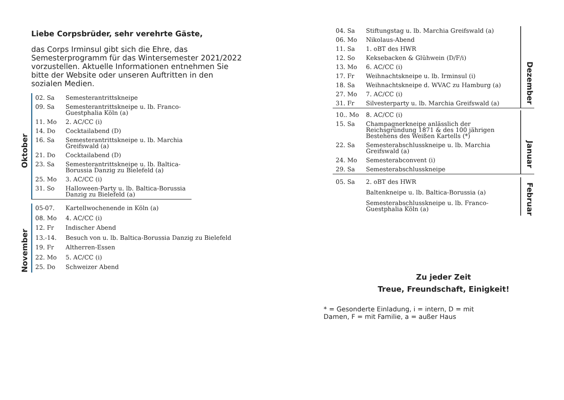Liebe Corpsbrüder, sehr verehrte Gäste,
das Corps Irminsul gibt sich die Ehre, das Semesterprogramm für das Wintersemester 2021/2022 vorzustellen. Aktuelle Informationen entnehmen Sie bitte der Website oder unseren Auftritten in den sozialen Medien.
Oktober
| 02. Sa | Semesterantrittskneipe |
| 09. Sa | Semesterantrittskneipe u. lb. Franco-Guestphalia Köln (a) |
| 11. Mo | 2. AC/CC (i) |
| 14. Do | Cocktailabend (D) |
| 16. Sa | Semesterantrittskneipe u. lb. Marchia Greifswald (a) |
| 21. Do | Cocktailabend (D) |
| 23. Sa | Semesterantrittskneipe u. lb. Baltica-Borussia Danzig zu Bielefeld (a) |
| 25. Mo | 3. AC/CC (i) |
| 31. So | Halloween-Party u. lb. Baltica-Borussia Danzig zu Bielefeld (a) |
November
| 05-07. | Kartellwochenende in Köln (a) |
| 08. Mo | 4. AC/CC (i) |
| 12. Fr | Indischer Abend |
| 13.-14. | Besuch von u. lb. Baltica-Borussia Danzig zu Bielefeld |
| 19. Fr | Altherren-Essen |
| 22. Mo | 5. AC/CC (i) |
| 25. Do | Schweizer Abend |
| 04. Sa | Stiftungstag u. lb. Marchia Greifswald (a) |
| 06. Mo | Nikolaus-Abend |
| 11. Sa | 1. oBT des HWR |
| 12. So | Keksebacken & Glühwein (D/F/i) |
| 13. Mo | 6. AC/CC (i) |
| 17. Fr | Weihnachtskneipe u. lb. Irminsul (i) |
| 18. Sa | Weihnachtskneipe d. WVAC zu Hamburg (a) |
| 27. Mo | 7. AC/CC (i) |
| 31. Fr | Silvesterparty u. lb. Marchia Greifswald (a) |
Dezember
| 10.. Mo | 8. AC/CC (i) |
| 15. Sa | Champagnerkneipe anlässlich der Reichsgründung 1871 & des 100 jährigen Bestehens des Weißen Kartells (*) |
| 22. Sa | Semesterabschlusskneipe u. lb. Marchia Greifswald (a) |
| 24. Mo | Semesterabconvent (i) |
| 29. Sa | Semesterabschlusskneipe |
Januar
| 05. Sa | 2. oBT des HWR |
| | Baltenkneipe u. lb. Baltica-Borussia (a) |
| | Semesterabschlusskneipe u. lb. Franco-Guestphalia Köln (a) |
Februar
Zu jeder Zeit
Treue, Freundschaft, Einigkeit!
* = Gesonderte Einladung, i = intern, D = mit
Damen, F = mit Familie, a = außer Haus